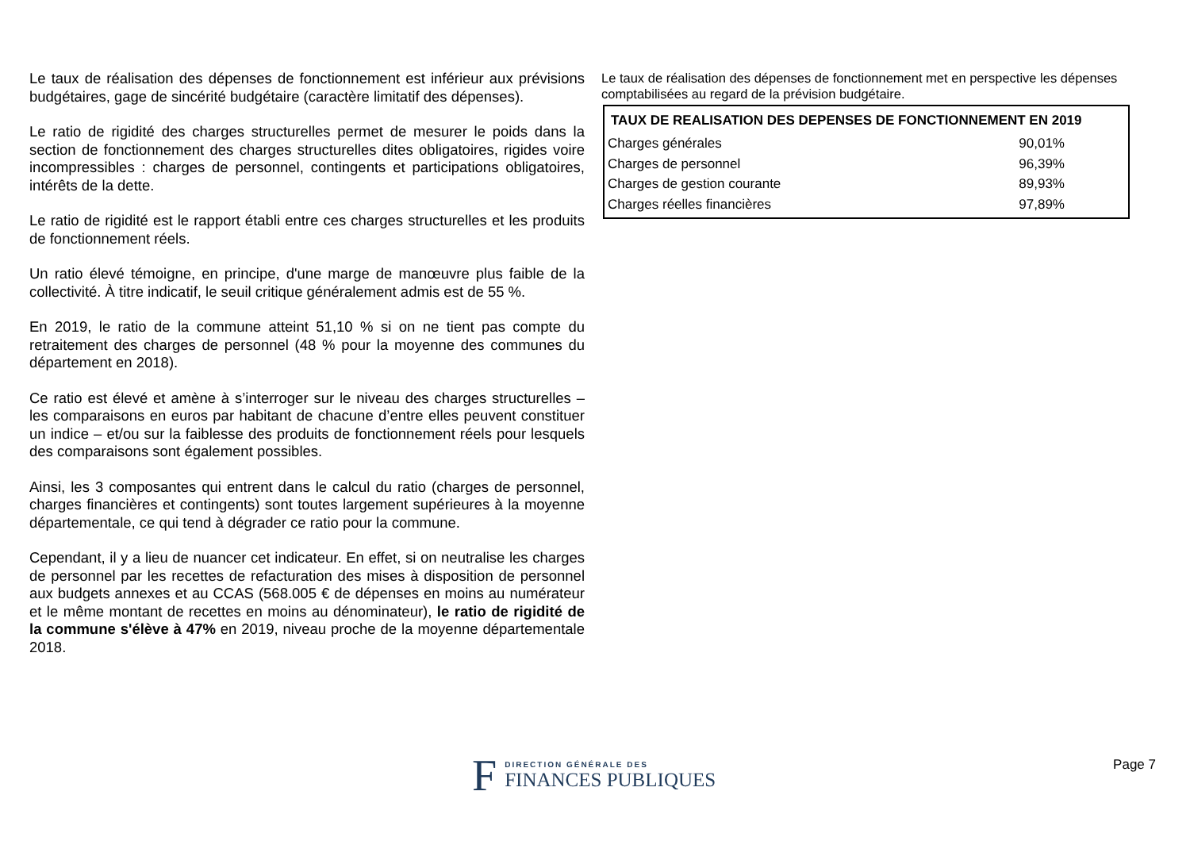Le taux de réalisation des dépenses de fonctionnement est inférieur aux prévisions budgétaires, gage de sincérité budgétaire (caractère limitatif des dépenses).
Le ratio de rigidité des charges structurelles permet de mesurer le poids dans la section de fonctionnement des charges structurelles dites obligatoires, rigides voire incompressibles : charges de personnel, contingents et participations obligatoires, intérêts de la dette.
Le ratio de rigidité est le rapport établi entre ces charges structurelles et les produits de fonctionnement réels.
Un ratio élevé témoigne, en principe, d'une marge de manœuvre plus faible de la collectivité. À titre indicatif, le seuil critique généralement admis est de 55 %.
En 2019, le ratio de la commune atteint 51,10 % si on ne tient pas compte du retraitement des charges de personnel (48 % pour la moyenne des communes du département en 2018).
Ce ratio est élevé et amène à s’interroger sur le niveau des charges structurelles – les comparaisons en euros par habitant de chacune d’entre elles peuvent constituer un indice – et/ou sur la faiblesse des produits de fonctionnement réels pour lesquels des comparaisons sont également possibles.
Ainsi, les 3 composantes qui entrent dans le calcul du ratio (charges de personnel, charges financières et contingents) sont toutes largement supérieures à la moyenne départementale, ce qui tend à dégrader ce ratio pour la commune.
Cependant, il y a lieu de nuancer cet indicateur. En effet, si on neutralise les charges de personnel par les recettes de refacturation des mises à disposition de personnel aux budgets annexes et au CCAS (568.005 € de dépenses en moins au numérateur et le même montant de recettes en moins au dénominateur), le ratio de rigidité de la commune s'élève à 47% en 2019, niveau proche de la moyenne départementale 2018.
Le taux de réalisation des dépenses de fonctionnement met en perspective les dépenses comptabilisées au regard de la prévision budgétaire.
| TAUX DE REALISATION DES DEPENSES DE FONCTIONNEMENT EN 2019 | |
| --- | --- |
| Charges générales | 90,01% |
| Charges de personnel | 96,39% |
| Charges de gestion courante | 89,93% |
| Charges réelles financières | 97,89% |
F
DIRECTION GÉNÉRALE DES
FINANCES PUBLIQUES
Page 7